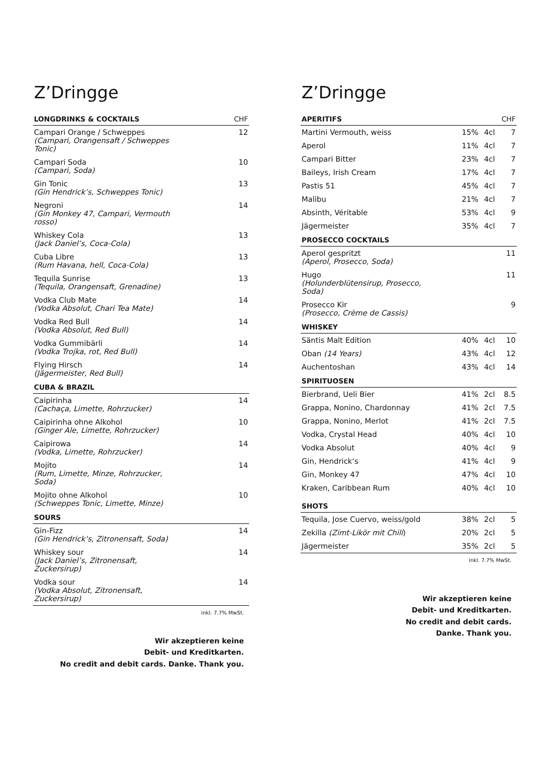Z’Dringge
| LONGDRINKS & COCKTAILS | CHF |
| --- | --- |
| Campari Orange / Schweppes (Campari, Orangensaft / Schweppes Tonic) | 12 |
| Campari Soda (Campari, Soda) | 10 |
| Gin Tonic (Gin Hendrick’s, Schweppes Tonic) | 13 |
| Negroni (Gin Monkey 47, Campari, Vermouth rosso) | 14 |
| Whiskey Cola (Jack Daniel’s, Coca-Cola) | 13 |
| Cuba Libre (Rum Havana, hell, Coca-Cola) | 13 |
| Tequila Sunrise (Tequila, Orangensaft, Grenadine) | 13 |
| Vodka Club Mate (Vodka Absolut, Chari Tea Mate) | 14 |
| Vodka Red Bull (Vodka Absolut, Red Bull) | 14 |
| Vodka Gummibärli (Vodka Trojka, rot, Red Bull) | 14 |
| Flying Hirsch (Jägermeister, Red Bull) | 14 |
| CUBA & BRAZIL | |
| Caipirinha (Cachaça, Limette, Rohrzucker) | 14 |
| Caipirinha ohne Alkohol (Ginger Ale, Limette, Rohrzucker) | 10 |
| Caipirowa (Vodka, Limette, Rohrzucker) | 14 |
| Mojito (Rum, Limette, Minze, Rohrzucker, Soda) | 14 |
| Mojito ohne Alkohol (Schweppes Tonic, Limette, Minze) | 10 |
| SOURS | |
| Gin-Fizz (Gin Hendrick’s, Zitronensaft, Soda) | 14 |
| Whiskey sour (Jack Daniel’s, Zitronensaft, Zuckersirup) | 14 |
| Vodka sour (Vodka Absolut, Zitronensaft, Zuckersirup) | 14 |
inkl. 7.7% MwSt.
Wir akzeptieren keine
Debit- und Kreditkarten.
No credit and debit cards. Danke. Thank you.
Z’Dringge
| APERITIFS | | | CHF |
| --- | --- | --- | --- |
| Martini Vermouth, weiss | 15% | 4cl | 7 |
| Aperol | 11% | 4cl | 7 |
| Campari Bitter | 23% | 4cl | 7 |
| Baileys, Irish Cream | 17% | 4cl | 7 |
| Pastis 51 | 45% | 4cl | 7 |
| Malibu | 21% | 4cl | 7 |
| Absinth, Véritable | 53% | 4cl | 9 |
| Jägermeister | 35% | 4cl | 7 |
| PROSECCO COCKTAILS | | | |
| Aperol gespritzt (Aperol, Prosecco, Soda) | | | 11 |
| Hugo (Holunderblütensirup, Prosecco, Soda) | | | 11 |
| Prosecco Kir (Prosecco, Crème de Cassis) | | | 9 |
| WHISKEY | | | |
| Säntis Malt Edition | 40% | 4cl | 10 |
| Oban (14 Years) | 43% | 4cl | 12 |
| Auchentoshan | 43% | 4cl | 14 |
| SPIRITUOSEN | | | |
| Bierbrand, Ueli Bier | 41% | 2cl | 8.5 |
| Grappa, Nonino, Chardonnay | 41% | 2cl | 7.5 |
| Grappa, Nonino, Merlot | 41% | 2cl | 7.5 |
| Vodka, Crystal Head | 40% | 4cl | 10 |
| Vodka Absolut | 40% | 4cl | 9 |
| Gin, Hendrick‘s | 41% | 4cl | 9 |
| Gin, Monkey 47 | 47% | 4cl | 10 |
| Kraken, Caribbean Rum | 40% | 4cl | 10 |
| SHOTS | | | |
| Tequila, Jose Cuervo, weiss/gold | 38% | 2cl | 5 |
| Zekilla (Zimt-Likör mit Chili ) | 20% | 2cl | 5 |
| Jägermeister | 35% | 2cl | 5 |
inkl. 7.7% MwSt.
Wir akzeptieren keine
Debit- und Kreditkarten.
No credit and debit cards.
Danke. Thank you.